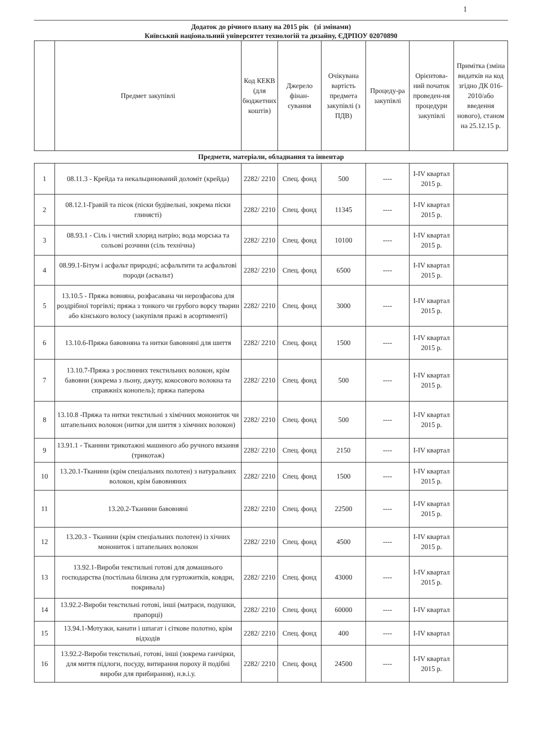1
Додаток до річного плану на 2015 рік (зі змінами)
Київський національний університет технологій та дизайну, ЄДРПОУ 02070890
| | Предмет закупівлі | Код КЕКВ (для бюджетних коштів) | Джерело фінан-сування | Очікувана вартість предмета закупівлі (з ПДВ) | Процеду-ра закупівлі | Орієнтова-ний початок проведен-ня процедури закупівлі | Примітка (зміна видатків на код згідно ДК 016-2010/або введення нового), станом на 25.12.15 р. |
| --- | --- | --- | --- | --- | --- | --- | --- |
Предмети, матеріали, обладнання та інвентар
| 1 | 08.11.3 - Крейда та некальцинований доломіт (крейда) | 2282/ 2210 | Спец. фонд | 500 | ---- | I-IV квартал 2015 р. | |
| 2 | 08.12.1-Гравій та пісок (піски будівельні, зокрема піски глинясті) | 2282/ 2210 | Спец. фонд | 11345 | ---- | I-IV квартал 2015 р. | |
| 3 | 08.93.1 - Сіль і чистий хлорид натрію; вода морська та сольові розчини (сіль технічна) | 2282/ 2210 | Спец. фонд | 10100 | ---- | I-IV квартал 2015 р. | |
| 4 | 08.99.1-Бітум і асфальт природні; асфальтити та асфальтові породи (асвальт) | 2282/ 2210 | Спец. фонд | 6500 | ---- | I-IV квартал 2015 р. | |
| 5 | 13.10.5 - Пряжа вовняна, розфасавана чи нерозфасова для роздрібної торгівлі; пряжа з тонкого чи грубого ворсу тварин або кінського волосу (закупівля пражі в асортименті) | 2282/ 2210 | Спец. фонд | 3000 | ---- | I-IV квартал 2015 р. | |
| 6 | 13.10.6-Пряжа бавовняна та нитки бавовняні для шиття | 2282/ 2210 | Спец. фонд | 1500 | ---- | I-IV квартал 2015 р. | |
| 7 | 13.10.7-Пряжа з рослинних текстильних волокон, крім бавовни (зокрема з льону, джуту, кокосового волокна та справжніх конопель); пряжа паперова | 2282/ 2210 | Спец. фонд | 500 | ---- | I-IV квартал 2015 р. | |
| 8 | 13.10.8 -Пряжа та нитки текстильні з хімічних монониток чи штапельних волокон (нитки для шиття з хімчних волокон) | 2282/ 2210 | Спец. фонд | 500 | ---- | I-IV квартал 2015 р. | |
| 9 | 13.91.1 - Тканини трикотажні машиного або ручного вязання (трикотаж) | 2282/ 2210 | Спец. фонд | 2150 | ---- | I-IV квартал | |
| 10 | 13.20.1-Тканини (крім спеціальних полотен) з натуральних волокон, крім бавовняних | 2282/ 2210 | Спец. фонд | 1500 | ---- | I-IV квартал 2015 р. | |
| 11 | 13.20.2-Тканини бавовняні | 2282/ 2210 | Спец. фонд | 22500 | ---- | I-IV квартал 2015 р. | |
| 12 | 13.20.3 - Тканини (крім спеціальних полотен) із хічних монониток і штапельних волокон | 2282/ 2210 | Спец. фонд | 4500 | ---- | I-IV квартал 2015 р. | |
| 13 | 13.92.1-Вироби текстильні готові для домашнього господарства (постільна білизна для гуртожитків, ковдри, покривала) | 2282/ 2210 | Спец. фонд | 43000 | ---- | I-IV квартал 2015 р. | |
| 14 | 13.92.2-Вироби текстильні готові, інші (матраси, подушки, прапорці) | 2282/ 2210 | Спец. фонд | 60000 | ---- | I-IV квартал | |
| 15 | 13.94.1-Мотузки, канати і шпагат і сіткове полотно, крім відходів | 2282/ 2210 | Спец. фонд | 400 | ---- | I-IV квартал | |
| 16 | 13.92.2-Вироби текстильні, готові, інші (зокрема ганчірки, для миття підлоги, посуду, витирання пороху й подібні вироби для прибирання), н.в.і.у. | 2282/ 2210 | Спец. фонд | 24500 | ---- | I-IV квартал 2015 р. | |